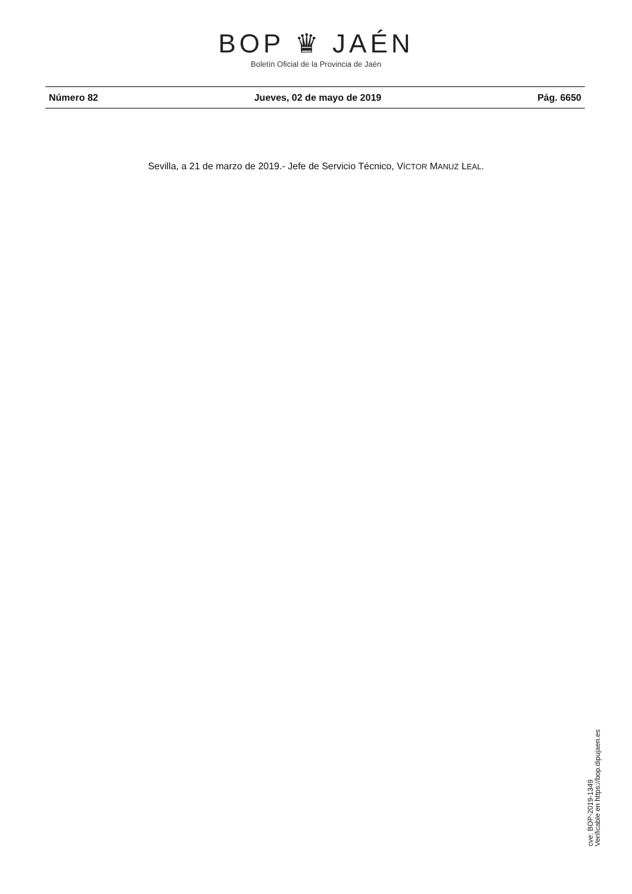BOP ♛ JAÉN
Boletín Oficial de la Provincia de Jaén
Número 82 Jueves, 02 de mayo de 2019 Pág. 6650
Sevilla, a 21 de marzo de 2019.- Jefe de Servicio Técnico, VÍCTOR MANUZ LEAL.
cve: BOP-2019-1349
Verificable en https://bop.dipujaen.es